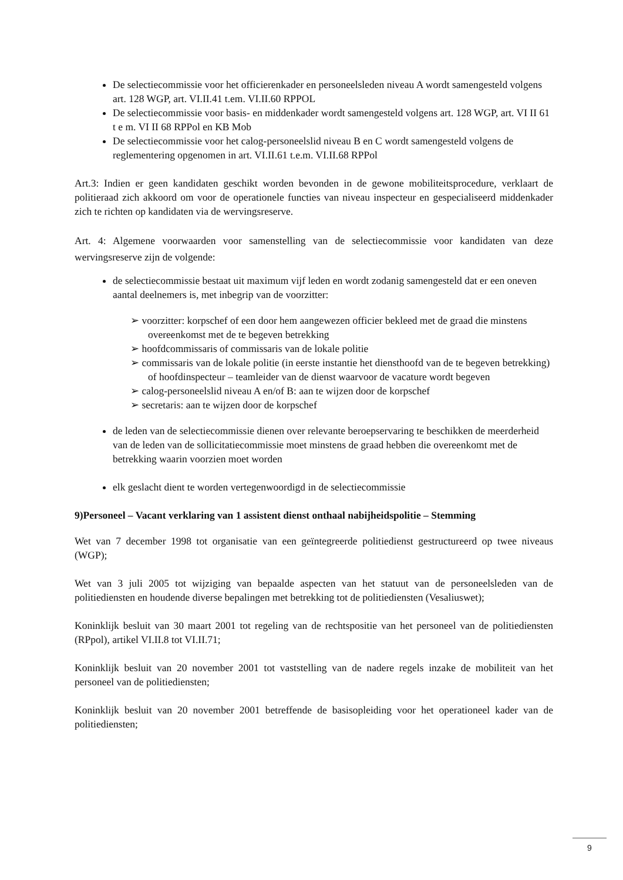De selectiecommissie voor het officierenkader en personeelsleden niveau A wordt samengesteld volgens art. 128 WGP, art. VI.II.41 t.em. VI.II.60 RPPOL
De selectiecommissie voor basis- en middenkader wordt samengesteld volgens art. 128 WGP, art. VI II 61 t e m. VI II 68 RPPol en KB Mob
De selectiecommissie voor het calog-personeelslid niveau B en C wordt samengesteld volgens de reglementering opgenomen in art. VI.II.61 t.e.m. VI.II.68 RPPol
Art.3: Indien er geen kandidaten geschikt worden bevonden in de gewone mobiliteitsprocedure, verklaart de politieraad zich akkoord om voor de operationele functies van niveau inspecteur en gespecialiseerd middenkader zich te richten op kandidaten via de wervingsreserve.
Art. 4: Algemene voorwaarden voor samenstelling van de selectiecommissie voor kandidaten van deze wervingsreserve zijn de volgende:
de selectiecommissie bestaat uit maximum vijf leden en wordt zodanig samengesteld dat er een oneven aantal deelnemers is, met inbegrip van de voorzitter:
➢ voorzitter: korpschef of een door hem aangewezen officier bekleed met de graad die minstens overeenkomst met de te begeven betrekking
➢ hoofdcommissaris of commissaris van de lokale politie
➢ commissaris van de lokale politie (in eerste instantie het diensthoofd van de te begeven betrekking) of hoofdinspecteur – teamleider van de dienst waarvoor de vacature wordt begeven
➢ calog-personeelslid niveau A en/of B: aan te wijzen door de korpschef
➢ secretaris: aan te wijzen door de korpschef
de leden van de selectiecommissie dienen over relevante beroepservaring te beschikken de meerderheid van de leden van de sollicitatiecommissie moet minstens de graad hebben die overeenkomt met de betrekking waarin voorzien moet worden
elk geslacht dient te worden vertegenwoordigd in de selectiecommissie
9)Personeel – Vacant verklaring van 1 assistent dienst onthaal nabijheidspolitie – Stemming
Wet van 7 december 1998 tot organisatie van een geïntegreerde politiedienst gestructureerd op twee niveaus (WGP);
Wet van 3 juli 2005 tot wijziging van bepaalde aspecten van het statuut van de personeelsleden van de politiediensten en houdende diverse bepalingen met betrekking tot de politiediensten (Vesaliuswet);
Koninklijk besluit van 30 maart 2001 tot regeling van de rechtspositie van het personeel van de politiediensten (RPpol), artikel VI.II.8 tot VI.II.71;
Koninklijk besluit van 20 november 2001 tot vaststelling van de nadere regels inzake de mobiliteit van het personeel van de politiediensten;
Koninklijk besluit van 20 november 2001 betreffende de basisopleiding voor het operationeel kader van de politiediensten;
9